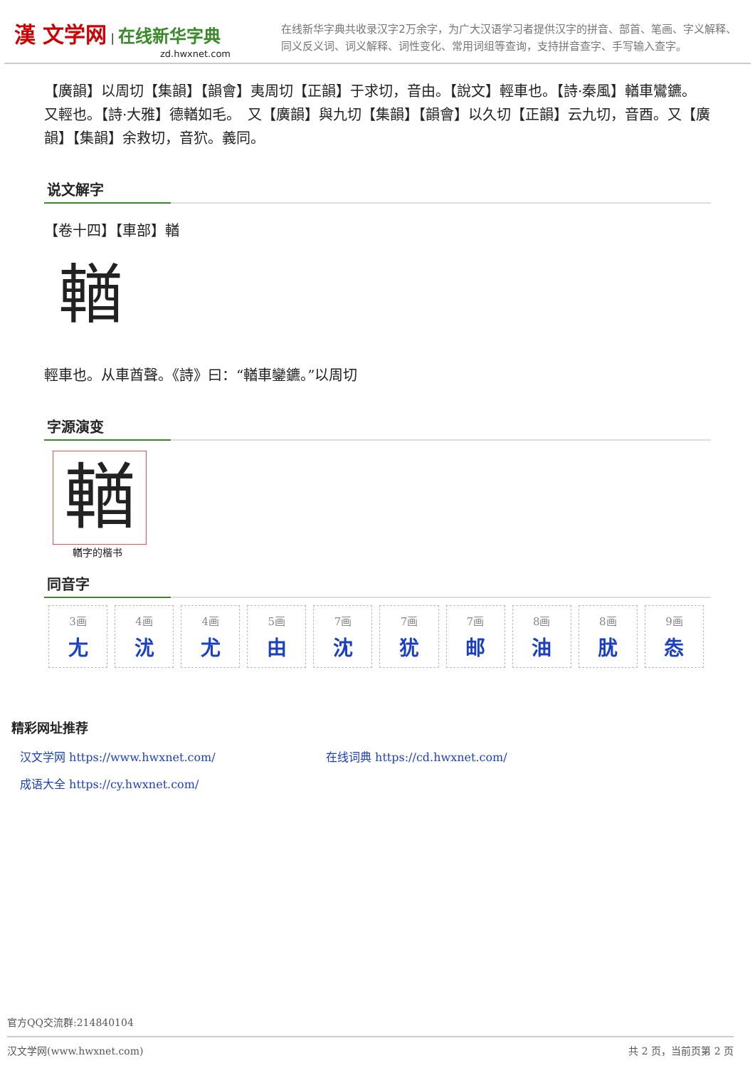漢 文学网 | 在线新华字典
zd.hwxnet.com
在线新华字典共收录汉字2万余字，为广大汉语学习者提供汉字的拼音、部首、笔画、字义解释、同义反义词、词义解释、词性变化、常用词组等查询，支持拼音查字、手写输入查字。
【廣韻】以周切【集韻】【韻會】夷周切【正韻】于求切，音由。【說文】輕車也。【詩·秦風】輶車鸞鑣。　又輕也。【詩·大雅】德輶如毛。　又【廣韻】與九切【集韻】【韻會】以久切【正韻】云九切，音酉。又【廣韻】【集韻】余救切，音狖。義同。
说文解字
【卷十四】【車部】輶
輶
輕車也。从車酋聲。《詩》曰：“輶車鑾鑣。”以周切
字源演变
輶
輶字的楷书
同音字
| 3画 尢 | 4画 沋 | 4画 尤 | 5画 由 | 7画 沈 | 7画 犹 | 7画 邮 | 8画 油 | 8画 肬 | 9画 怣 |
精彩网址推荐
汉文学网 https://www.hwxnet.com/
在线词典 https://cd.hwxnet.com/
成语大全 https://cy.hwxnet.com/
官方QQ交流群:214840104
汉文学网(www.hwxnet.com) 共 2 页，当前页第 2 页